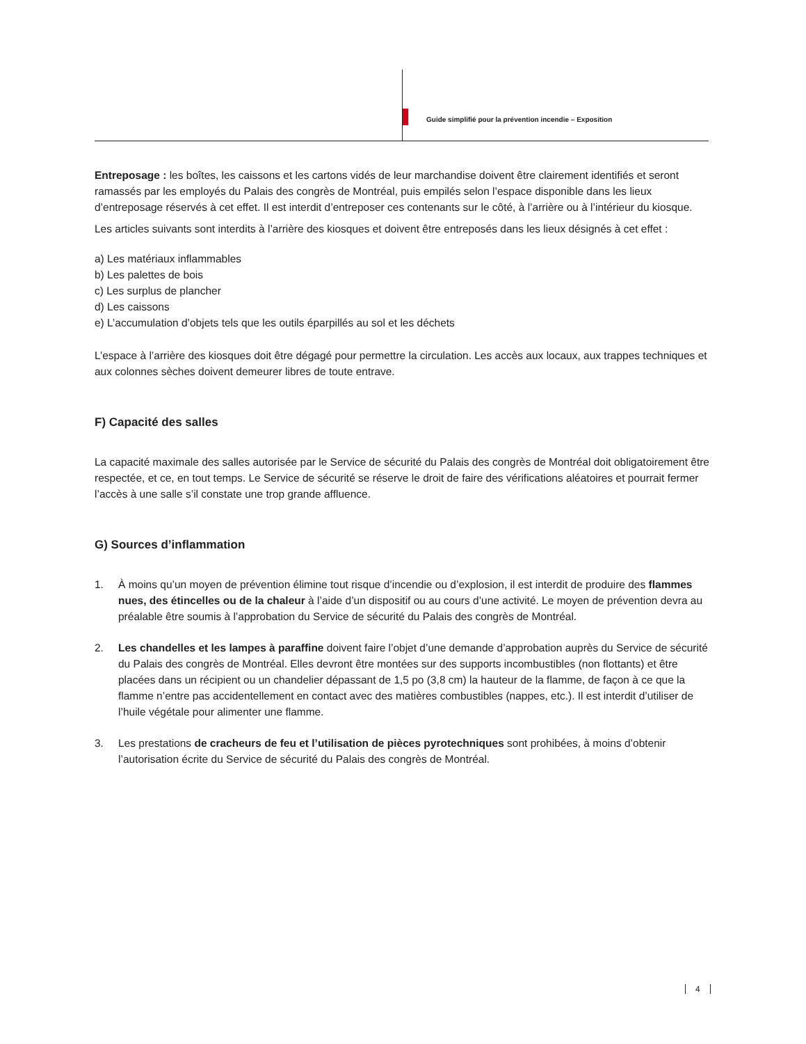Guide simplifié pour la prévention incendie – Exposition
Entreposage : les boîtes, les caissons et les cartons vidés de leur marchandise doivent être clairement identifiés et seront ramassés par les employés du Palais des congrès de Montréal, puis empilés selon l’espace disponible dans les lieux d’entreposage réservés à cet effet. Il est interdit d’entreposer ces contenants sur le côté, à l’arrière ou à l’intérieur du kiosque.
Les articles suivants sont interdits à l’arrière des kiosques et doivent être entreposés dans les lieux désignés à cet effet :
a) Les matériaux inflammables
b) Les palettes de bois
c) Les surplus de plancher
d) Les caissons
e) L’accumulation d’objets tels que les outils éparpillés au sol et les déchets
L’espace à l’arrière des kiosques doit être dégagé pour permettre la circulation. Les accès aux locaux, aux trappes techniques et aux colonnes sèches doivent demeurer libres de toute entrave.
F) Capacité des salles
La capacité maximale des salles autorisée par le Service de sécurité du Palais des congrès de Montréal doit obligatoirement être respectée, et ce, en tout temps. Le Service de sécurité se réserve le droit de faire des vérifications aléatoires et pourrait fermer l’accès à une salle s’il constate une trop grande affluence.
G) Sources d’inflammation
1. À moins qu’un moyen de prévention élimine tout risque d’incendie ou d’explosion, il est interdit de produire des flammes nues, des étincelles ou de la chaleur à l’aide d’un dispositif ou au cours d’une activité. Le moyen de prévention devra au préalable être soumis à l’approbation du Service de sécurité du Palais des congrès de Montréal.
2. Les chandelles et les lampes à paraffine doivent faire l’objet d’une demande d’approbation auprès du Service de sécurité du Palais des congrès de Montréal. Elles devront être montées sur des supports incombustibles (non flottants) et être placées dans un récipient ou un chandelier dépassant de 1,5 po (3,8 cm) la hauteur de la flamme, de façon à ce que la flamme n’entre pas accidentellement en contact avec des matières combustibles (nappes, etc.). Il est interdit d’utiliser de l’huile végétale pour alimenter une flamme.
3. Les prestations de cracheurs de feu et l’utilisation de pièces pyrotechniques sont prohibées, à moins d’obtenir l’autorisation écrite du Service de sécurité du Palais des congrès de Montréal.
4